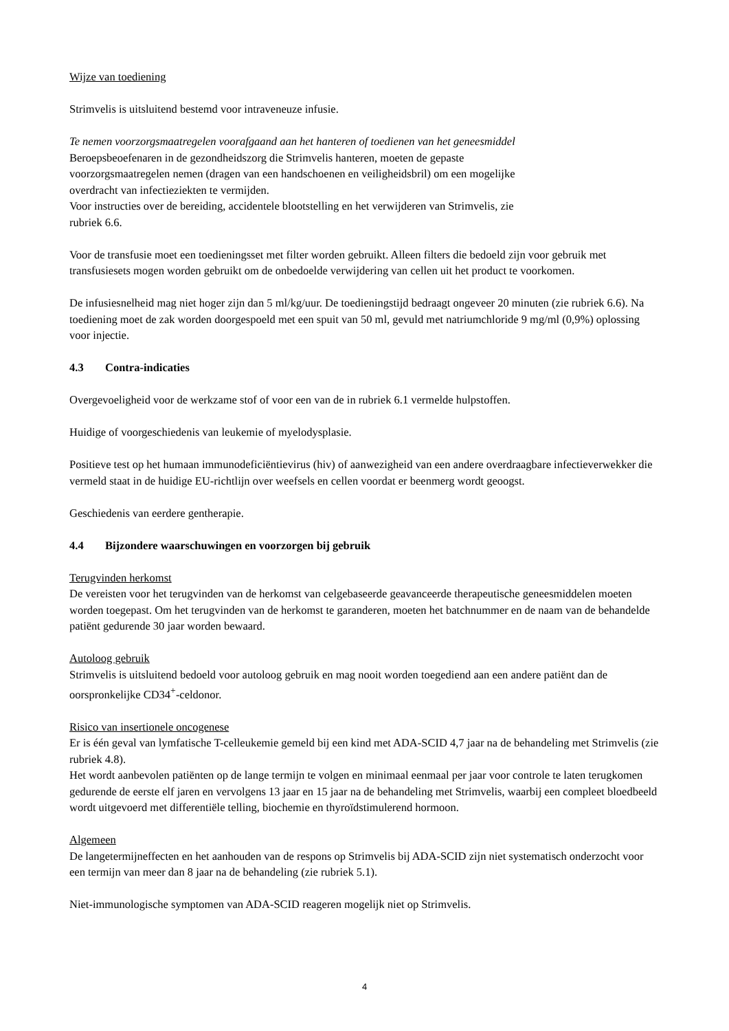Wijze van toediening
Strimvelis is uitsluitend bestemd voor intraveneuze infusie.
Te nemen voorzorgsmaatregelen voorafgaand aan het hanteren of toedienen van het geneesmiddel
Beroepsbeoefenaren in de gezondheidszorg die Strimvelis hanteren, moeten de gepaste
voorzorgsmaatregelen nemen (dragen van een handschoenen en veiligheidsbril) om een mogelijke
overdracht van infectieziekten te vermijden.
Voor instructies over de bereiding, accidentele blootstelling en het verwijderen van Strimvelis, zie
rubriek 6.6.
Voor de transfusie moet een toedieningsset met filter worden gebruikt. Alleen filters die bedoeld zijn voor gebruik met transfusiesets mogen worden gebruikt om de onbedoelde verwijdering van cellen uit het product te voorkomen.
De infusiesnelheid mag niet hoger zijn dan 5 ml/kg/uur. De toedieningstijd bedraagt ongeveer 20 minuten (zie rubriek 6.6). Na toediening moet de zak worden doorgespoeld met een spuit van 50 ml, gevuld met natriumchloride 9 mg/ml (0,9%) oplossing voor injectie.
4.3 Contra-indicaties
Overgevoeligheid voor de werkzame stof of voor een van de in rubriek 6.1 vermelde hulpstoffen.
Huidige of voorgeschiedenis van leukemie of myelodysplasie.
Positieve test op het humaan immunodeficiëntievirus (hiv) of aanwezigheid van een andere overdraagbare infectieverwekker die vermeld staat in de huidige EU-richtlijn over weefsels en cellen voordat er beenmerg wordt geoogst.
Geschiedenis van eerdere gentherapie.
4.4 Bijzondere waarschuwingen en voorzorgen bij gebruik
Terugvinden herkomst
De vereisten voor het terugvinden van de herkomst van celgebaseerde geavanceerde therapeutische geneesmiddelen moeten worden toegepast. Om het terugvinden van de herkomst te garanderen, moeten het batchnummer en de naam van de behandelde patiënt gedurende 30 jaar worden bewaard.
Autoloog gebruik
Strimvelis is uitsluitend bedoeld voor autoloog gebruik en mag nooit worden toegediend aan een andere patiënt dan de oorspronkelijke CD34<sup>+</sup>-celdonor.
Risico van insertionele oncogenese
Er is één geval van lymfatische T-celleukemie gemeld bij een kind met ADA-SCID 4,7 jaar na de behandeling met Strimvelis (zie rubriek 4.8).
Het wordt aanbevolen patiënten op de lange termijn te volgen en minimaal eenmaal per jaar voor controle te laten terugkomen gedurende de eerste elf jaren en vervolgens 13 jaar en 15 jaar na de behandeling met Strimvelis, waarbij een compleet bloedbeeld wordt uitgevoerd met differentiële telling, biochemie en thyroïdstimulerend hormoon.
Algemeen
De langetermijneffecten en het aanhouden van de respons op Strimvelis bij ADA-SCID zijn niet systematisch onderzocht voor een termijn van meer dan 8 jaar na de behandeling (zie rubriek 5.1).
Niet-immunologische symptomen van ADA-SCID reageren mogelijk niet op Strimvelis.
4